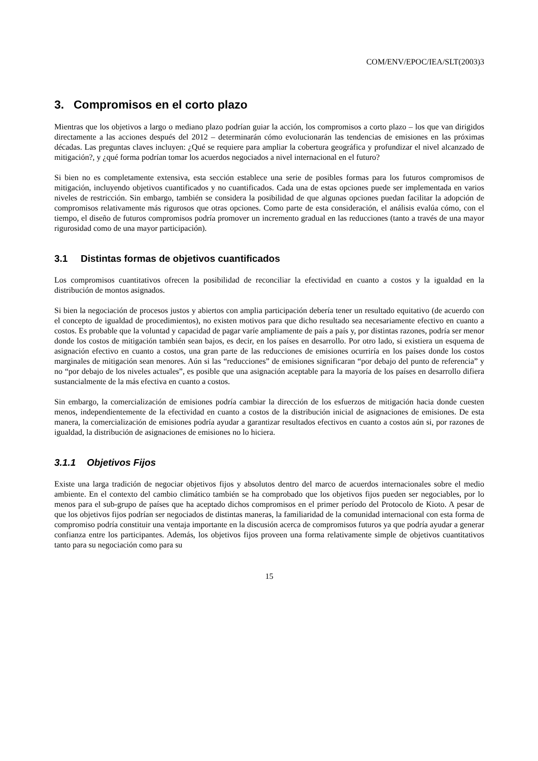COM/ENV/EPOC/IEA/SLT(2003)3
3. Compromisos en el corto plazo
Mientras que los objetivos a largo o mediano plazo podrían guiar la acción, los compromisos a corto plazo – los que van dirigidos directamente a las acciones después del 2012 – determinarán cómo evolucionarán las tendencias de emisiones en las próximas décadas. Las preguntas claves incluyen: ¿Qué se requiere para ampliar la cobertura geográfica y profundizar el nivel alcanzado de mitigación?, y ¿qué forma podrían tomar los acuerdos negociados a nivel internacional en el futuro?
Si bien no es completamente extensiva, esta sección establece una serie de posibles formas para los futuros compromisos de mitigación, incluyendo objetivos cuantificados y no cuantificados. Cada una de estas opciones puede ser implementada en varios niveles de restricción. Sin embargo, también se considera la posibilidad de que algunas opciones puedan facilitar la adopción de compromisos relativamente más rigurosos que otras opciones. Como parte de esta consideración, el análisis evalúa cómo, con el tiempo, el diseño de futuros compromisos podría promover un incremento gradual en las reducciones (tanto a través de una mayor rigurosidad como de una mayor participación).
3.1 Distintas formas de objetivos cuantificados
Los compromisos cuantitativos ofrecen la posibilidad de reconciliar la efectividad en cuanto a costos y la igualdad en la distribución de montos asignados.
Si bien la negociación de procesos justos y abiertos con amplia participación debería tener un resultado equitativo (de acuerdo con el concepto de igualdad de procedimientos), no existen motivos para que dicho resultado sea necesariamente efectivo en cuanto a costos. Es probable que la voluntad y capacidad de pagar varíe ampliamente de país a país y, por distintas razones, podría ser menor donde los costos de mitigación también sean bajos, es decir, en los países en desarrollo. Por otro lado, si existiera un esquema de asignación efectivo en cuanto a costos, una gran parte de las reducciones de emisiones ocurriría en los países donde los costos marginales de mitigación sean menores. Aún si las “reducciones” de emisiones significaran “por debajo del punto de referencia” y no “por debajo de los niveles actuales”, es posible que una asignación aceptable para la mayoría de los países en desarrollo difiera sustancialmente de la más efectiva en cuanto a costos.
Sin embargo, la comercialización de emisiones podría cambiar la dirección de los esfuerzos de mitigación hacia donde cuesten menos, independientemente de la efectividad en cuanto a costos de la distribución inicial de asignaciones de emisiones. De esta manera, la comercialización de emisiones podría ayudar a garantizar resultados efectivos en cuanto a costos aún si, por razones de igualdad, la distribución de asignaciones de emisiones no lo hiciera.
3.1.1 Objetivos Fijos
Existe una larga tradición de negociar objetivos fijos y absolutos dentro del marco de acuerdos internacionales sobre el medio ambiente. En el contexto del cambio climático también se ha comprobado que los objetivos fijos pueden ser negociables, por lo menos para el sub-grupo de países que ha aceptado dichos compromisos en el primer período del Protocolo de Kioto. A pesar de que los objetivos fijos podrían ser negociados de distintas maneras, la familiaridad de la comunidad internacional con esta forma de compromiso podría constituir una ventaja importante en la discusión acerca de compromisos futuros ya que podría ayudar a generar confianza entre los participantes. Además, los objetivos fijos proveen una forma relativamente simple de objetivos cuantitativos tanto para su negociación como para su
15